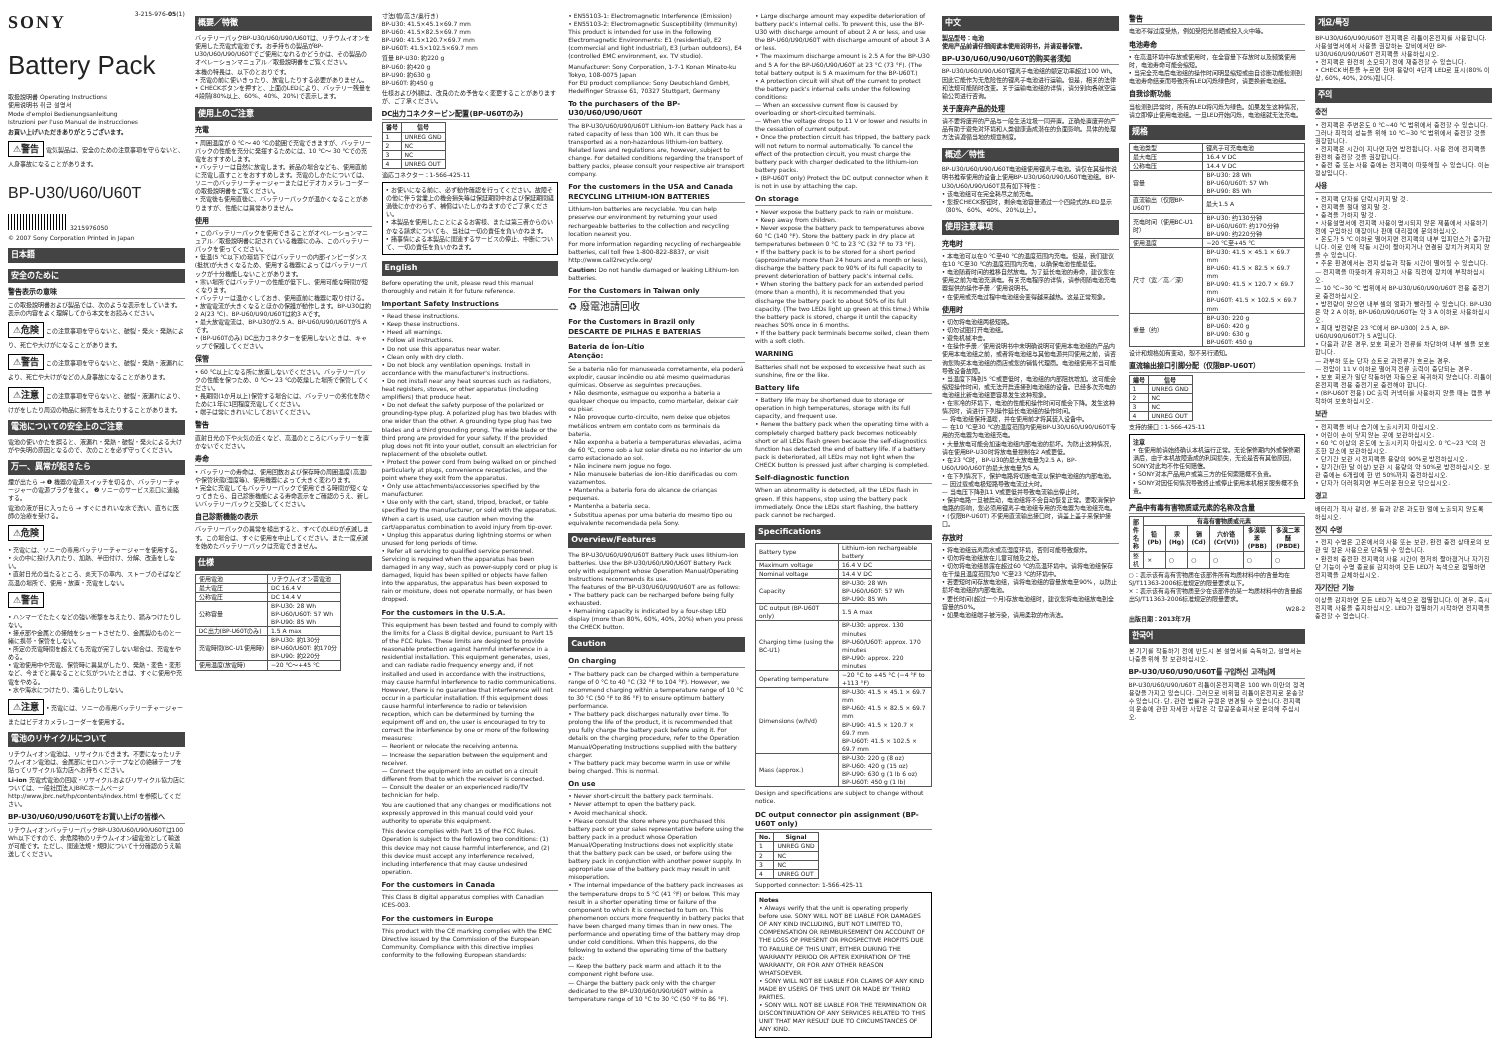SONY 3-215-976-05(1)
Battery Pack
取扱説明書 Operating Instructions
使用说明书 취급 설명서
Mode d'emploi Bedienungsanleitung
Istruzioni per l'uso Manual de instrucciones
お買い上げいただきありがとうございます。
⚠警告 電気製品は、安全のための注意事項を守らないと、人身事故になることがあります。
BP-U30/U60/U60T
3215976050
© 2007 Sony Corporation Printed in Japan
日本語
安全のために
警告表示の意味
この取扱説明書および製品では、次のような表示をしています。表示の内容をよく理解してから本文をお読みください。
⚠危険 この注意事項を守らないと、破裂・発火・発熱により、死亡や大けがになることがあります。
⚠警告 この注意事項を守らないと、破裂・発熱・液漏れにより、死亡や大けがなどの人身事故になることがあります。
⚠注意 この注意事項を守らないと、破裂・液漏れにより、けがをしたり周辺の物品に損害を与えたりすることがあります。
電池についての安全上のご注意
電池の使いかたを誤ると、液漏れ・発熱・破裂・発火による大けがや失明の原因となるので、次のことを必ず守ってください。
万一、異常が起きたら
煙が出たら → ❶ 機器の電源スイッチを切るか、バッテリーチャージャーの電源プラグを抜く。 ❷ ソニーのサービス窓口に連絡する。
電池の液が目に入ったら → すぐにきれいな水で洗い、直ちに医師の治療を受ける。
⚠危険
• 充電には、ソニーの専用バッテリーチャージャーを使用する。
• 火の中に投げ入れたり、加熱、半田付け、分解、改造をしない。
• 直射日光の当たるところ、炎天下の車内、ストーブのそばなど高温の場所で、使用・放置・充電をしない。
⚠警告
• ハンマーでたたくなどの強い衝撃を与えたり、踏みつけたりしない。
• 接点部や金属との接触をショートさせたり、金属製のものと一緒に携帯・保管をしない。
• 所定の充電時間を超えても充電が完了しない場合は、充電をやめる。
• 電池使用中や充電、保管時に異臭がしたり、発熱・変色・変形など、今までと異なることに気がついたときは、すぐに使用や充電をやめる。
• 水や海水につけたり、濡らしたりしない。
⚠注意 • 充電には、ソニーの専用バッテリーチャージャーまたはビデオカメラレコーダーを使用する。
電池のリサイクルについて
リチウムイオン電池は、リサイクルできます。不要になったリチウムイオン電池は、金属部にセロハンテープなどの絶縁テープを貼ってリサイクル協力店へお持ちください。
Li-ion 充電式電池の回収・リサイクルおよびリサイクル協力店については、一般社団法人JBRCホームページ http://www.jbrc.net/hp/contents/index.html を参照してください。
BP-U30/U60/U90/U60Tをお買い上げの皆様へ
リチウムイオンバッテリーパックBP-U30/U60/U90/U60Tは100 Wh以下ですので、非危険物のリチウムイオン組電池として輸送が可能です。ただし、関連法規・規則について十分確認のうえ輸送してください。
概要／特徴
バッテリーパックBP-U30/U60/U90/U60Tは、リチウムイオンを使用した充電式電池です。お手持ちの製品がBP-U30/U60/U90/U60Tでご使用になれるかどうかは、その製品のオペレーションマニュアル／取扱説明書をご覧ください。
本機の特長は、以下のとおりです。
• 充電の前に使いきったり、放電したりする必要がありません。
• CHECKボタンを押すと、上面のLEDにより、バッテリー残量を4段階(80%以上、60%、40%、20%)で表示します。
使用上のご注意
充電
• 周囲温度が 0 ℃〜 40 ℃の範囲で充電できますが、バッテリーパックの性能を充分に発揮するためには、10 ℃〜 30 ℃での充電をおすすめします。
• バッテリーは自然に放電します。新品の場合なども、使用直前に充電し直すことをおすすめします。充電のしかたについては、ソニーのバッテリーチャージャーまたはビデオカメラレコーダーの取扱説明書をご覧ください。
• 充電後も使用直後に、バッテリーパックが温かくなることがありますが、性能には異常ありません。
使用
• このバッテリーパックを使用できることがオペレーションマニュアル／取扱説明書に記されている機器にのみ、このバッテリーパックを使ってください。
• 低温(5 ℃以下)の環境下ではバッテリーの内部インピーダンス(抵抗)が大きくなるため、使用する機器によってはバッテリーパックが十分機能しないことがあります。
• 寒い場所ではバッテリーの性能が低下し、使用可能な時間が短くなります。
• バッテリーは温かくしておき、使用直前に機器に取り付ける。
• 放電電流が大きくなるとほかの保護が動作します。BP-U30は約2 A(23 ℃)、BP-U60/U90/U60Tは約3 Aです。
• 最大放電電流は、BP-U30が2.5 A、BP-U60/U90/U60Tが5 Aです。
• (BP-U60Tのみ) DC出力コネクターを使用しないときは、キャップで保護してください。
保管
• 60 ℃以上になる所に放置しないでください。バッテリーパックの性能を保つため、0 ℃〜 23 ℃の乾燥した場所で保管してください。
• 長期間(1か月以上)保管する場合には、バッテリーの劣化を防ぐために1年に1回程度充電してください。
• 端子は常にきれいにしておいてください。
警告
直射日光の下や火気の近くなど、高温のところにバッテリーを置かないでください。
寿命
• バッテリーの寿命は、使用回数および保存時の周囲温度(高温)や保管状態(湿度等)、使用機器によって大きく変わります。
• 完全に充電してもバッテリーパックで使用できる時間が短くなってきたら、自己診断機能による寿命表示をご確認のうえ、新しいバッテリーパックと交換してください。
自己診断機能の表示
バッテリーパックの異常を検出すると、すべてのLEDが点滅します。この場合は、すぐに使用を中止してください。また一度点滅を始めたバッテリーパックは充電できません。
仕様
| 使用電池 | リチウムイオン蓄電池 |
| 最大電圧 | DC 16.4 V |
| 公称電圧 | DC 14.4 V |
| 公称容量 | BP-U30: 28 Wh BP-U60/U60T: 57 Wh BP-U90: 85 Wh |
| DC出力(BP-U60Tのみ) | 1.5 A max |
| 充電時間(BC-U1使用時) | BP-U30: 約130分 BP-U60/U60T: 約170分 BP-U90: 約220分 |
| 使用温度(放電時) | −20 ℃〜+45 ℃ |
寸法(幅/高さ/奥行き)
BP-U30: 41.5×45.1×69.7 mm
BP-U60: 41.5×82.5×69.7 mm
BP-U90: 41.5×120.7×69.7 mm
BP-U60T: 41.5×102.5×69.7 mm
質量 BP-U30: 約220 g
BP-U60: 約420 g
BP-U90: 約630 g
BP-U60T: 約450 g
仕様および外観は、改良のため予告なく変更することがありますが、ご了承ください。
DC出力コネクタービン配置(BP-U60Tのみ)
| 番号 | 信号 |
| --- | --- |
| 1 | UNREG GND |
| 2 | NC |
| 3 | NC |
| 4 | UNREG OUT |
適応コネクター：1-566-425-11
• お使いになる前に、必ず動作確認を行ってください。故障その他に伴う営業上の機会損失等は保証期間中および保証期間経過後にかかわらず、補償はいたしかねますのでご了承ください。
• 本製品を使用したことによるお客様、または第三者からのいかなる請求についても、当社は一切の責任を負いかねます。
• 諸事情による本製品に関連するサービスの停止、中断について、一切の責任を負いかねます。
English
Before operating the unit, please read this manual thoroughly and retain it for future reference.
Important Safety Instructions
• Read these instructions.
• Keep these instructions.
• Heed all warnings.
• Follow all instructions.
• Do not use this apparatus near water.
• Clean only with dry cloth.
• Do not block any ventilation openings. Install in accordance with the manufacturer's instructions.
• Do not install near any heat sources such as radiators, heat registers, stoves, or other apparatus (including amplifiers) that produce heat.
• Do not defeat the safety purpose of the polarized or grounding-type plug. A polarized plug has two blades with one wider than the other. A grounding type plug has two blades and a third grounding prong. The wide blade or the third prong are provided for your safety. If the provided plug does not fit into your outlet, consult an electrician for replacement of the obsolete outlet.
• Protect the power cord from being walked on or pinched particularly at plugs, convenience receptacles, and the point where they exit from the apparatus.
• Only use attachments/accessories specified by the manufacturer.
• Use only with the cart, stand, tripod, bracket, or table specified by the manufacturer, or sold with the apparatus. When a cart is used, use caution when moving the cart/apparatus combination to avoid injury from tip-over.
• Unplug this apparatus during lightning storms or when unused for long periods of time.
• Refer all servicing to qualified service personnel. Servicing is required when the apparatus has been damaged in any way, such as power-supply cord or plug is damaged, liquid has been spilled or objects have fallen into the apparatus, the apparatus has been exposed to rain or moisture, does not operate normally, or has been dropped.
For the customers in the U.S.A.
This equipment has been tested and found to comply with the limits for a Class B digital device, pursuant to Part 15 of the FCC Rules. These limits are designed to provide reasonable protection against harmful interference in a residential installation. This equipment generates, uses, and can radiate radio frequency energy and, if not installed and used in accordance with the instructions, may cause harmful interference to radio communications. However, there is no guarantee that interference will not occur in a particular installation. If this equipment does cause harmful interference to radio or television reception, which can be determined by turning the equipment off and on, the user is encouraged to try to correct the interference by one or more of the following measures:
— Reorient or relocate the receiving antenna.
— Increase the separation between the equipment and receiver.
— Connect the equipment into an outlet on a circuit different from that to which the receiver is connected.
— Consult the dealer or an experienced radio/TV technician for help.
You are cautioned that any changes or modifications not expressly approved in this manual could void your authority to operate this equipment.
This device complies with Part 15 of the FCC Rules. Operation is subject to the following two conditions: (1) this device may not cause harmful interference, and (2) this device must accept any interference received, including interference that may cause undesired operation.
For the customers in Canada
This Class B digital apparatus complies with Canadian ICES-003.
For the customers in Europe
This product with the CE marking complies with the EMC Directive issued by the Commission of the European Community. Compliance with this directive implies conformity to the following European standards:
• EN55103-1: Electromagnetic Interference (Emission)
• EN55103-2: Electromagnetic Susceptibility (Immunity)
This product is intended for use in the following Electromagnetic Environments: E1 (residential), E2 (commercial and light industrial), E3 (urban outdoors), E4 (controlled EMC environment, ex. TV studio).
Manufacturer: Sony Corporation, 1-7-1 Konan Minato-ku Tokyo, 108-0075 Japan
For EU product compliance: Sony Deutschland GmbH, Hedelfinger Strasse 61, 70327 Stuttgart, Germany
To the purchasers of the BP-U30/U60/U90/U60T
The BP-U30/U60/U90/U60T Lithium-ion Battery Pack has a rated capacity of less than 100 Wh. It can thus be transported as a non-hazardous lithium-ion battery. Related laws and regulations are, however, subject to change. For detailed conditions regarding the transport of battery packs, please consult your respective air transport company.
For the customers in the USA and Canada
RECYCLING LITHIUM-ION BATTERIES
Lithium-Ion batteries are recyclable. You can help preserve our environment by returning your used rechargeable batteries to the collection and recycling location nearest you.
For more information regarding recycling of rechargeable batteries, call toll free 1-800-822-8837, or visit http://www.call2recycle.org/
Caution: Do not handle damaged or leaking Lithium-Ion batteries.
For the Customers in Taiwan only
♻ 廢電池請回收
For the Customers in Brazil only
DESCARTE DE PILHAS E BATERIAS
Bateria de Íon-Lítio
Atenção:
Se a bateria não for manuseada corretamente, ela poderá explodir, causar incêndio ou até mesmo queimaduras químicas. Observe as seguintes precauções.
• Não desmonte, esmague ou exponha a bateria a qualquer choque ou impacto, como martelar, deixar cair ou pisar.
• Não provoque curto-circuito, nem deixe que objetos metálicos entrem em contato com os terminais da bateria.
• Não exponha a bateria a temperaturas elevadas, acima de 60 ℃, como sob a luz solar direta ou no interior de um carro estacionado ao sol.
• Não incinere nem jogue no fogo.
• Não manuseie baterias de íon-lítio danificadas ou com vazamentos.
• Mantenha a bateria fora do alcance de crianças pequenas.
• Mantenha a bateria seca.
• Substitua apenas por uma bateria do mesmo tipo ou equivalente recomendada pela Sony.
Overview/Features
The BP-U30/U60/U90/U60T Battery Pack uses lithium-ion batteries. Use the BP-U30/U60/U90/U60T Battery Pack only with equipment whose Operation Manual/Operating Instructions recommends its use.
The features of the BP-U30/U60/U90/U60T are as follows:
• The battery pack can be recharged before being fully exhausted.
• Remaining capacity is indicated by a four-step LED display (more than 80%, 60%, 40%, 20%) when you press the CHECK button.
Caution
On charging
• The battery pack can be charged within a temperature range of 0 °C to 40 °C (32 °F to 104 °F). However, we recommend charging within a temperature range of 10 °C to 30 °C (50 °F to 86 °F) to ensure optimum battery performance.
• The battery pack discharges naturally over time. To prolong the life of the product, it is recommended that you fully charge the battery pack before using it. For details on the charging procedure, refer to the Operation Manual/Operating Instructions supplied with the battery charger.
• The battery pack may become warm in use or while being charged. This is normal.
On use
• Never short-circuit the battery pack terminals.
• Never attempt to open the battery pack.
• Avoid mechanical shock.
• Please consult the store where you purchased this battery pack or your sales representative before using the battery pack in a product whose Operation Manual/Operating Instructions does not explicitly state that the battery pack can be used, or before using the battery pack in conjunction with another power supply. In appropriate use of the battery pack may result in unit misoperation.
• The internal impedance of the battery pack increases as the temperature drops to 5 °C (41 °F) or below. This may result in a shorter operating time or failure of the component to which it is connected to turn on. This phenomenon occurs more frequently in battery packs that have been charged many times than in new ones. The performance and operating time of the battery may drop under cold conditions. When this happens, do the following to extend the operating time of the battery pack:
— Keep the battery pack warm and attach it to the component right before use.
— Charge the battery pack only with the charger dedicated to the BP-U30/U60/U90/U60T within a temperature range of 10 °C to 30 °C (50 °F to 86 °F).
• Large discharge amount may expedite deterioration of battery pack's internal cells. To prevent this, use the BP-U30 with discharge amount of about 2 A or less, and use the BP-U60/U90/U60T with discharge amount of about 3 A or less.
• The maximum discharge amount is 2.5 A for the BP-U30 and 5 A for the BP-U60/U90/U60T at 23 °C (73 °F). (The total battery output is 5 A maximum for the BP-U60T.)
• A protection circuit will shut off the current to protect the battery pack's internal cells under the following conditions:
— When an excessive current flow is caused by overloading or short-circuited terminals.
— When the voltage drops to 11 V or lower and results in the cessation of current output.
• Once the protection circuit has tripped, the battery pack will not return to normal automatically. To cancel the effect of the protection circuit, you must charge the battery pack with charger dedicated to the lithium-ion battery packs.
• (BP-U60T only) Protect the DC output connector when it is not in use by attaching the cap.
On storage
• Never expose the battery pack to rain or moisture.
• Keep away from children.
• Never expose the battery pack to temperatures above 60 °C (140 °F). Store the battery pack in dry place at temperatures between 0 °C to 23 °C (32 °F to 73 °F).
• If the battery pack is to be stored for a short period (approximately more than 24 hours and a month or less), discharge the battery pack to 90% of its full capacity to prevent deterioration of battery pack's internal cells.
• When storing the battery pack for an extended period (more than a month), it is recommended that you discharge the battery pack to about 50% of its full capacity. (The two LEDs light up green at this time.) While the battery pack is stored, charge it until the capacity reaches 50% once in 6 months.
• If the battery pack terminals become soiled, clean them with a soft cloth.
WARNING
Batteries shall not be exposed to excessive heat such as sunshine, fire or the like.
Battery life
• Battery life may be shortened due to storage or operation in high temperatures, storage with its full capacity, and frequent use.
• Renew the battery pack when the operating time with a completely charged battery pack becomes noticeably short or all LEDs flash green because the self-diagnostics function has detected the end of battery life. If a battery pack is deteriorated, all LEDs may not light when the CHECK button is pressed just after charging is completed.
Self-diagnostic function
When an abnormality is detected, all the LEDs flash in green. If this happens, stop using the battery pack immediately. Once the LEDs start flashing, the battery pack cannot be recharged.
Specifications
| Battery type | Lithium-ion rechargeable battery |
| Maximum voltage | 16.4 V DC |
| Nominal voltage | 14.4 V DC |
| Capacity | BP-U30: 28 Wh BP-U60/U60T: 57 Wh BP-U90: 85 Wh |
| DC output (BP-U60T only) | 1.5 A max |
| Charging time (using the BC-U1) | BP-U30: approx. 130 minutes BP-U60/U60T: approx. 170 minutes BP-U90: approx. 220 minutes |
| Operating temperature | −20 °C to +45 °C (−4 °F to +113 °F) |
| Dimensions (w/h/d) | BP-U30: 41.5 × 45.1 × 69.7 mm BP-U60: 41.5 × 82.5 × 69.7 mm BP-U90: 41.5 × 120.7 × 69.7 mm BP-U60T: 41.5 × 102.5 × 69.7 mm |
| Mass (approx.) | BP-U30: 220 g (8 oz) BP-U60: 420 g (15 oz) BP-U90: 630 g (1 lb 6 oz) BP-U60T: 450 g (1 lb) |
Design and specifications are subject to change without notice.
DC output connector pin assignment (BP-U60T only)
| No. | Signal |
| --- | --- |
| 1 | UNREG GND |
| 2 | NC |
| 3 | NC |
| 4 | UNREG OUT |
Supported connector: 1-566-425-11
Notes
• Always verify that the unit is operating properly before use. SONY WILL NOT BE LIABLE FOR DAMAGES OF ANY KIND INCLUDING, BUT NOT LIMITED TO, COMPENSATION OR REIMBURSEMENT ON ACCOUNT OF THE LOSS OF PRESENT OR PROSPECTIVE PROFITS DUE TO FAILURE OF THIS UNIT, EITHER DURING THE WARRANTY PERIOD OR AFTER EXPIRATION OF THE WARRANTY, OR FOR ANY OTHER REASON WHATSOEVER.
• SONY WILL NOT BE LIABLE FOR CLAIMS OF ANY KIND MADE BY USERS OF THIS UNIT OR MADE BY THIRD PARTIES.
• SONY WILL NOT BE LIABLE FOR THE TERMINATION OR DISCONTINUATION OF ANY SERVICES RELATED TO THIS UNIT THAT MAY RESULT DUE TO CIRCUMSTANCES OF ANY KIND.
中文
製品型号：电池
使用产品前请仔细阅读本使用说明书，并请妥善保管。
BP-U30/U60/U90/U60T的购买者须知
BP-U30/U60/U90/U60T锂离子电池组的额定功率超过100 Wh。因此它能作为无危险性的锂离子电池进行运输。但是，相关的法律和法规可能随时改变。关于运输电池组的详情，请分别向各航空运输公司进行咨询。
关于废弃产品的处理
请不要将废弃的产品与一般生活垃圾一同弃置。正确处置废弃的产品有助于避免对环境和人类健康造成潜在的负面影响。具体的处理方法请遵循当地的规章制度。
概述／特性
BP-U30/U60/U90/U60T电池组使用锂离子电池。请仅在其操作说明书推荐使用的设备上使用BP-U30/U60/U90/U60T电池组。BP-U30/U60/U90/U60T具有如下特性：
• 该电池组可在完全耗尽之前充电。
• 您按CHECK按钮时，剩余电池容量通过一个四段式的LED显示（80%、60%、40%、20%以上）。
使用注意事项
充电时
• 本电池可以在0 ℃至40 ℃的温度范围内充电。但是，我们建议在10 ℃至30 ℃的温度范围内充电，以确保电池性能最佳。
• 电池随着时间的推移自然放电。为了延长电池的寿命，建议您在使用之前为电池充满电。有关充电程序的详情，请参阅随电池充电器提供的操作手册／使用说明书。
• 在使用或充电过程中电池组会变得越来越热。这是正常现象。
使用时
• 切勿将电池组两极短路。
• 切勿试图打开电池组。
• 避免机械冲击。
• 在操作手册／使用说明书中未明确说明可使用本电池组的产品内使用本电池组之前，或者将电池组与其他电源共同使用之前，请咨询您购买本电池组的商店或您的销售代理商。电池组使用不当可能导致设备故障。
• 当温度下降到5 ℃或更低时，电池组的内部阻抗增加。这可能会缩短操作时间，或无法开启连接到电池组的设备。已经多次充电的电池组比新电池组更容易发生这种现象。
• 在寒冷的环境下，电池的性能和操作时间可能会下降。发生这种情况时，请进行下列操作延长电池组的操作时间。
— 将电池组保持温暖，并在使用前才将其装入设备中。
— 在10 ℃至30 ℃的温度范围内使用BP-U30/U60/U90/U60T专用的充电器为电池组充电。
• 大量放电可能会加速电池组内部电池的损坏。为防止这种情况，请在使用BP-U30时将放电量控制在2 A或更低。
• 在23 ℃时，BP-U30的最大放电量为2.5 A，BP-U60/U90/U60T的最大放电量为5 A。
• 在下列情况下，保护电路将切断电流以保护电池组的内部电池。
— 因过载或电极短路导致电流过大时。
— 当电压下降到11 V或更低并导致电流输出停止时。
• 保护电路一旦被启动，电池组将不会自动恢复正常。要取消保护电路的影响，您必须用锂离子电池组专用的充电器为电池组充电。
• (仅限BP-U60T) 不使用直流输出接口时，请盖上盖子来保护接口。
存放时
• 将电池组远离雨水或高湿度环境，否则可能导致爆炸。
• 切勿将电池组放在儿童可触及之处。
• 切勿将电池组暴露在超过60 ℃的高温环境中。请将电池组保存在干燥且温度范围为0 ℃至23 ℃的环境中。
• 若要短时间存放电池组，请将电池组的容量放电至90%，以防止损坏电池组的内部电池。
• 要长时间(超过一个月)存放电池组时，建议您将电池组放电到全容量的50%。
• 如果电池组端子被污染，请用柔软的布清洁。
警告
电池不得过度受热，例如受阳光暴晒或投入火中等。
电池寿命
• 在高温环境中存放或使用时，在全容量下存放时以及频繁使用时，电池寿命可能会缩短。
• 当完全充电后电池组的操作时间明显缩短或由自诊断功能检测到电池寿命结束而导致所有LED闪烁绿色时，请更换新电池组。
自我诊断功能
当检测到异常时，所有的LED将闪烁为绿色。如果发生这种情况，请立即停止使用电池组。一旦LED开始闪烁，电池组就无法充电。
规格
| 电池类型 | 锂离子可充电电池 |
| 最大电压 | 16.4 V DC |
| 公称电压 | 14.4 V DC |
| 容量 | BP-U30: 28 Wh BP-U60/U60T: 57 Wh BP-U90: 85 Wh |
| 直流输出（仅限BP-U60T） | 最大1.5 A |
| 充电时间（使用BC-U1时） | BP-U30: 约130分钟 BP-U60/U60T: 约170分钟 BP-U90: 约220分钟 |
| 使用温度 | −20 ℃至+45 ℃ |
| 尺寸（宽／高／深） | BP-U30: 41.5 × 45.1 × 69.7 mm BP-U60: 41.5 × 82.5 × 69.7 mm BP-U90: 41.5 × 120.7 × 69.7 mm BP-U60T: 41.5 × 102.5 × 69.7 mm |
| 重量（约） | BP-U30: 220 g BP-U60: 420 g BP-U90: 630 g BP-U60T: 450 g |
设计和规格如有变动，恕不另行通知。
直流输出接口引脚分配（仅限BP-U60T）
| 编号 | 信号 |
| --- | --- |
| 1 | UNREG GND |
| 2 | NC |
| 3 | NC |
| 4 | UNREG OUT |
支持的接口：1-566-425-11
注意
• 在使用前请始终确认本机运行正常。无论保修期内外或保修期满后，由于本机故障造成的利润损失，无论是否有其他原因，SONY对此均不作任何赔偿。
• SONY对本产品用户或第三方的任何索赔概不负责。
• SONY对因任何情况导致终止或停止使用本机相关服务概不负责。
产品中有毒有害物质或元素的名称及含量
| 部件名称 | 有毒有害物质或元素 | | | | | |
| --- | --- | --- | --- | --- | --- | --- |
| | 铅(Pb) | 汞(Hg) | 镉(Cd) | 六价铬(Cr(VI)) | 多溴联苯(PBB) | 多溴二苯醚(PBDE) |
| 整机 | × | ○ | ○ | ○ | ○ | ○ |
○：表示该有毒有害物质在该部件所有均质材料中的含量均在SJ/T11363-2006标准规定的限量要求以下。
×：表示该有毒有害物质至少在该部件的某一均质材料中的含量超出SJ/T11363-2006标准规定的限量要求。
W28-2
出版日期：2013年7月
한국어
본 기기를 작동하기 전에 반드시 본 설명서를 숙독하고, 설명서는 나중을 위해 잘 보관하십시오.
BP-U30/U60/U90/U60T를 구입하신 고객님께
BP-U30/U60/U90/U60T 리튬이온전지팩은 100 Wh 미만의 정격용량을 가지고 있습니다. 그러므로 비위험 리튬이온전지로 운송할 수 있습니다. 단, 관련 법률과 규정은 변경될 수 있습니다. 전지팩의 운송에 관한 자세한 사항은 각 항공운송회사로 문의해 주십시오.
개요/특징
BP-U30/U60/U90/U60T 전지팩은 리튬이온전지를 사용합니다. 사용설명서에서 사용을 권장하는 장비에서만 BP-U30/U60/U90/U60T 전지팩을 사용하십시오.
• 전지팩은 완전히 소모되기 전에 재충전할 수 있습니다.
• CHECK 버튼을 누르면 잔여 용량이 4단계 LED로 표시(80% 이상, 60%, 40%, 20%)됩니다.
주의
충전
• 전지팩은 주변온도 0 ℃~40 ℃ 범위에서 충전할 수 있습니다. 그러나 최적의 성능을 위해 10 ℃~30 ℃ 범위에서 충전할 것을 권장합니다.
• 전지팩은 시간이 지나면 자연 방전됩니다. 사용 전에 전지팩을 완전히 충전할 것을 권장합니다.
• 충전 중 또는 사용 중에는 전지팩이 따뜻해질 수 있습니다. 이는 정상입니다.
사용
• 전지팩 단자를 단락시키지 말 것.
• 전지팩을 절대 열지 말 것.
• 충격을 가하지 말 것.
• 사용설명서에 전지팩 사용이 명시되지 않은 제품에서 사용하기 전에 구입하신 매장이나 판매 대리점에 문의하십시오.
• 온도가 5 ℃ 이하로 떨어지면 전지팩의 내부 임피던스가 증가합니다. 이로 인해 작동 시간이 짧아지거나 연결된 장치가 켜지지 않을 수 있습니다.
• 추운 환경에서는 전지 성능과 작동 시간이 떨어질 수 있습니다.
— 전지팩을 따뜻하게 유지하고 사용 직전에 장치에 부착하십시오.
— 10 ℃~30 ℃ 범위에서 BP-U30/U60/U90/U60T 전용 충전기로 충전하십시오.
• 방전량이 많으면 내부 셀의 열화가 빨라질 수 있습니다. BP-U30은 약 2 A 이하, BP-U60/U90/U60T는 약 3 A 이하로 사용하십시오.
• 최대 방전량은 23 ℃에서 BP-U30이 2.5 A, BP-U60/U90/U60T가 5 A입니다.
• 다음과 같은 경우, 보호 회로가 전류를 차단하여 내부 셀을 보호합니다.
— 과부하 또는 단자 쇼트로 과전류가 흐르는 경우.
— 전압이 11 V 이하로 떨어져 전류 출력이 중단되는 경우.
• 보호 회로가 일단 작동하면 자동으로 복귀하지 않습니다. 리튬이온전지팩 전용 충전기로 충전해야 합니다.
• (BP-U60T 전용) DC 출력 커넥터를 사용하지 않을 때는 캡을 부착하여 보호하십시오.
보관
• 전지팩을 비나 습기에 노출시키지 마십시오.
• 어린이 손이 닿지 않는 곳에 보관하십시오.
• 60 ℃ 이상의 온도에 노출시키지 마십시오. 0 ℃~23 ℃의 건조한 장소에 보관하십시오.
• 단기간 보관 시 전지팩을 용량의 90%로 방전하십시오.
• 장기간(한 달 이상) 보관 시 용량의 약 50%로 방전하십시오. 보관 중에는 6개월에 한 번 50%까지 충전하십시오.
• 단자가 더러워지면 부드러운 천으로 닦으십시오.
경고
배터리가 직사 광선, 불 등과 같은 과도한 열에 노출되지 않도록 하십시오.
전지 수명
• 전지 수명은 고온에서의 사용 또는 보관, 완전 충전 상태로의 보관 및 잦은 사용으로 단축될 수 있습니다.
• 완전히 충전한 전지팩의 사용 시간이 현저히 짧아졌거나 자기진단 기능이 수명 종료를 감지하여 모든 LED가 녹색으로 점멸하면 전지팩을 교체하십시오.
자기진단 기능
이상을 감지하면 모든 LED가 녹색으로 점멸합니다. 이 경우, 즉시 전지팩 사용을 중지하십시오. LED가 점멸하기 시작하면 전지팩을 충전할 수 없습니다.